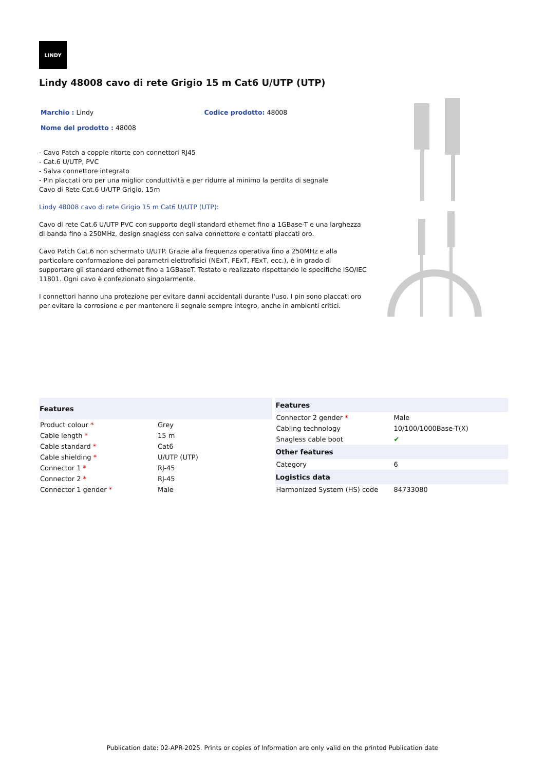LINDY
Lindy 48008 cavo di rete Grigio 15 m Cat6 U/UTP (UTP)
Marchio : Lindy Codice prodotto: 48008
Nome del prodotto : 48008
- Cavo Patch a coppie ritorte con connettori RJ45
- Cat.6 U/UTP, PVC
- Salva connettore integrato
- Pin placcati oro per una miglior conduttività e per ridurre al minimo la perdita di segnale
Cavo di Rete Cat.6 U/UTP Grigio, 15m
Lindy 48008 cavo di rete Grigio 15 m Cat6 U/UTP (UTP):
Cavo di rete Cat.6 U/UTP PVC con supporto degli standard ethernet fino a 1GBase-T e una larghezza di banda fino a 250MHz, design snagless con salva connettore e contatti placcati oro.
Cavo Patch Cat.6 non schermato U/UTP. Grazie alla frequenza operativa fino a 250MHz e alla particolare conformazione dei parametri elettrofisici (NExT, FExT, FExT, ecc.), è in grado di supportare gli standard ethernet fino a 1GBaseT. Testato e realizzato rispettando le specifiche ISO/IEC 11801. Ogni cavo è confezionato singolarmente.
I connettori hanno una protezione per evitare danni accidentali durante l'uso. I pin sono placcati oro per evitare la corrosione e per mantenere il segnale sempre integro, anche in ambienti critici.
| Features | |
| --- | --- |
| Product colour * | Grey |
| Cable length * | 15 m |
| Cable standard * | Cat6 |
| Cable shielding * | U/UTP (UTP) |
| Connector 1 * | RJ-45 |
| Connector 2 * | RJ-45 |
| Connector 1 gender * | Male |
| Features | |
| --- | --- |
| Connector 2 gender * | Male |
| Cabling technology | 10/100/1000Base-T(X) |
| Snagless cable boot | ✔ |
| Other features | |
| Category | 6 |
| Logistics data | |
| Harmonized System (HS) code | 84733080 |
Publication date: 02-APR-2025. Prints or copies of Information are only valid on the printed Publication date